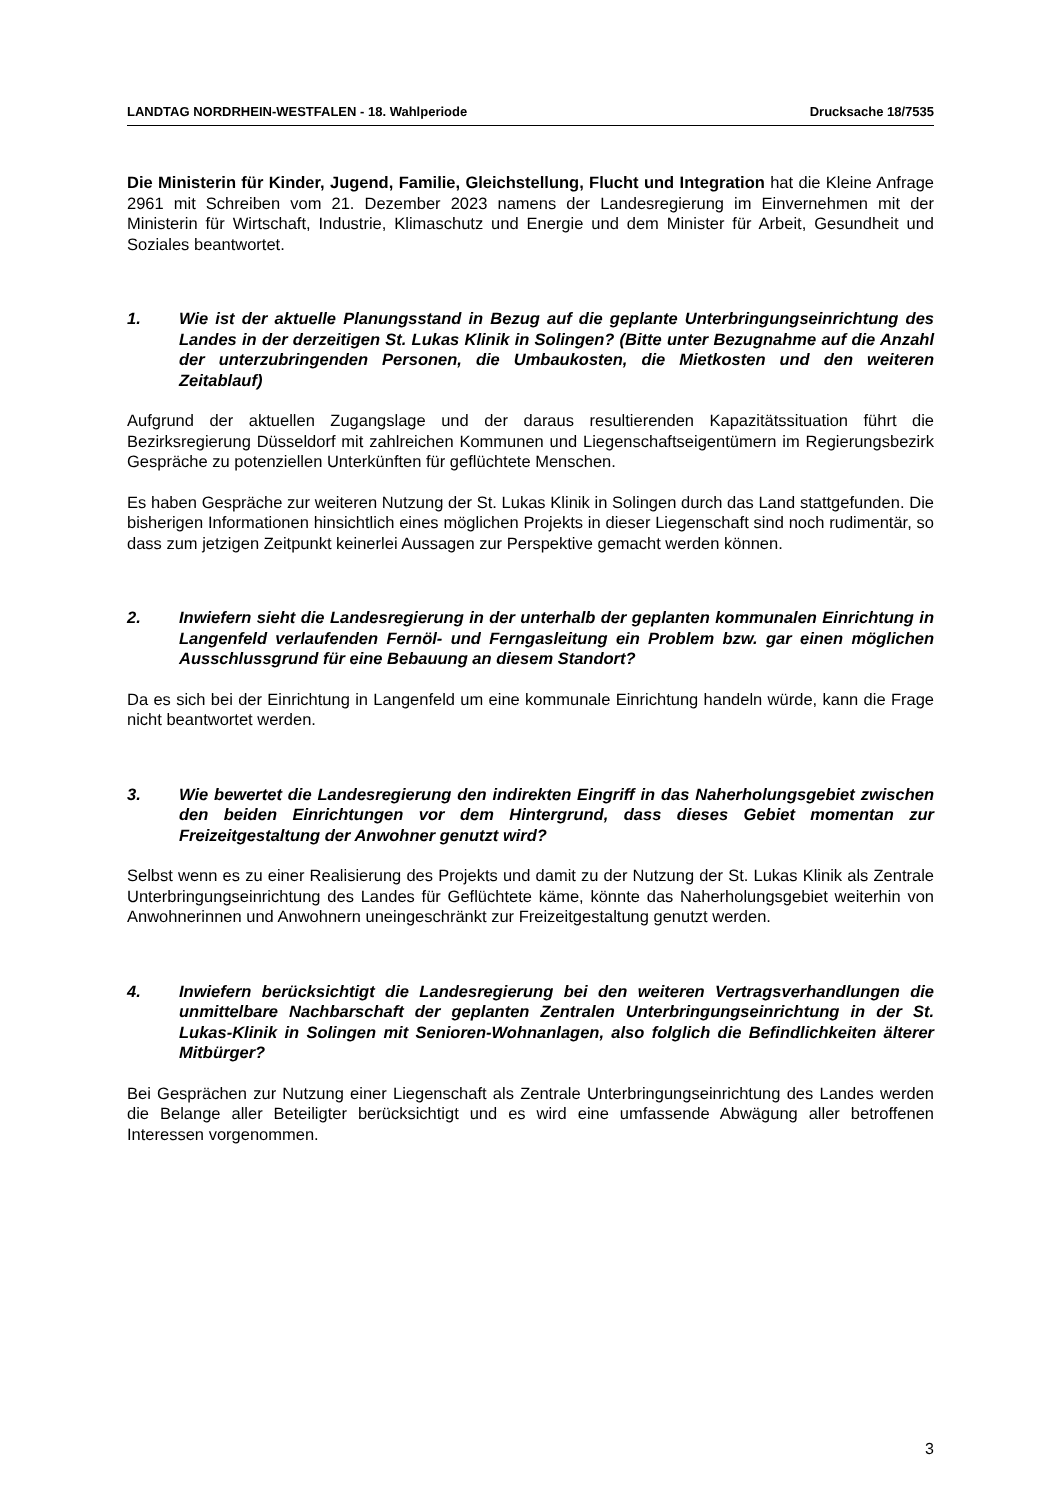LANDTAG NORDRHEIN-WESTFALEN - 18. Wahlperiode Drucksache 18/7535
Die Ministerin für Kinder, Jugend, Familie, Gleichstellung, Flucht und Integration hat die Kleine Anfrage 2961 mit Schreiben vom 21. Dezember 2023 namens der Landesregierung im Einvernehmen mit der Ministerin für Wirtschaft, Industrie, Klimaschutz und Energie und dem Minister für Arbeit, Gesundheit und Soziales beantwortet.
1. Wie ist der aktuelle Planungsstand in Bezug auf die geplante Unterbringungseinrichtung des Landes in der derzeitigen St. Lukas Klinik in Solingen? (Bitte unter Bezugnahme auf die Anzahl der unterzubringenden Personen, die Umbaukosten, die Mietkosten und den weiteren Zeitablauf)
Aufgrund der aktuellen Zugangslage und der daraus resultierenden Kapazitätssituation führt die Bezirksregierung Düsseldorf mit zahlreichen Kommunen und Liegenschaftseigentümern im Regierungsbezirk Gespräche zu potenziellen Unterkünften für geflüchtete Menschen.
Es haben Gespräche zur weiteren Nutzung der St. Lukas Klinik in Solingen durch das Land stattgefunden. Die bisherigen Informationen hinsichtlich eines möglichen Projekts in dieser Liegenschaft sind noch rudimentär, so dass zum jetzigen Zeitpunkt keinerlei Aussagen zur Perspektive gemacht werden können.
2. Inwiefern sieht die Landesregierung in der unterhalb der geplanten kommunalen Einrichtung in Langenfeld verlaufenden Fernöl- und Ferngasleitung ein Problem bzw. gar einen möglichen Ausschlussgrund für eine Bebauung an diesem Standort?
Da es sich bei der Einrichtung in Langenfeld um eine kommunale Einrichtung handeln würde, kann die Frage nicht beantwortet werden.
3. Wie bewertet die Landesregierung den indirekten Eingriff in das Naherholungsgebiet zwischen den beiden Einrichtungen vor dem Hintergrund, dass dieses Gebiet momentan zur Freizeitgestaltung der Anwohner genutzt wird?
Selbst wenn es zu einer Realisierung des Projekts und damit zu der Nutzung der St. Lukas Klinik als Zentrale Unterbringungseinrichtung des Landes für Geflüchtete käme, könnte das Naherholungsgebiet weiterhin von Anwohnerinnen und Anwohnern uneingeschränkt zur Freizeitgestaltung genutzt werden.
4. Inwiefern berücksichtigt die Landesregierung bei den weiteren Vertragsverhandlungen die unmittelbare Nachbarschaft der geplanten Zentralen Unterbringungseinrichtung in der St. Lukas-Klinik in Solingen mit Senioren-Wohnanlagen, also folglich die Befindlichkeiten älterer Mitbürger?
Bei Gesprächen zur Nutzung einer Liegenschaft als Zentrale Unterbringungseinrichtung des Landes werden die Belange aller Beteiligter berücksichtigt und es wird eine umfassende Abwägung aller betroffenen Interessen vorgenommen.
3